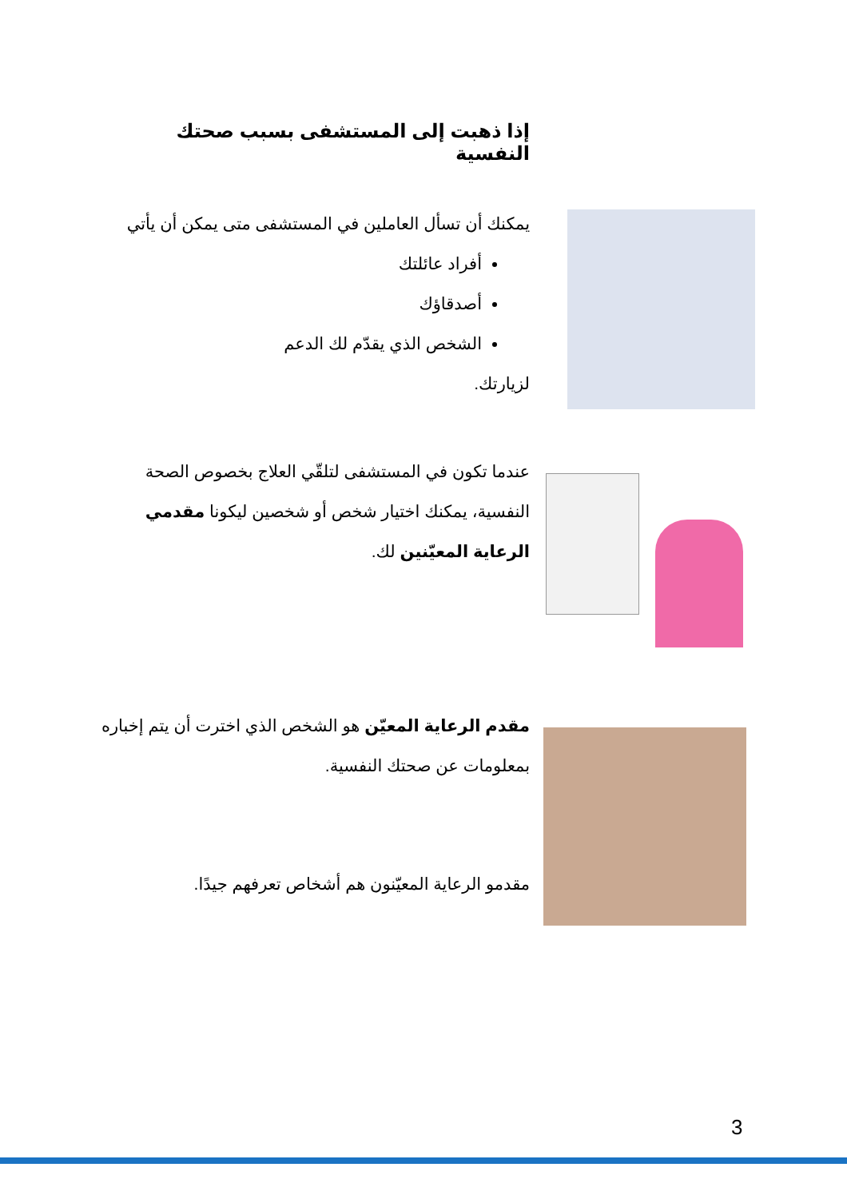إذا ذهبت إلى المستشفى بسبب صحتك النفسية
يمكنك أن تسأل العاملين في المستشفى متى يمكن أن يأتي
أفراد عائلتك
أصدقاؤك
الشخص الذي يقدّم لك الدعم
لزيارتك.
عندما تكون في المستشفى لتلقّي العلاج بخصوص الصحة النفسية، يمكنك اختيار شخص أو شخصين ليكونا مقدمي الرعاية المعيّنين لك.
مقدم الرعاية المعيّن هو الشخص الذي اخترت أن يتم إخباره بمعلومات عن صحتك النفسية.
مقدمو الرعاية المعيّنون هم أشخاص تعرفهم جيدًا.
3